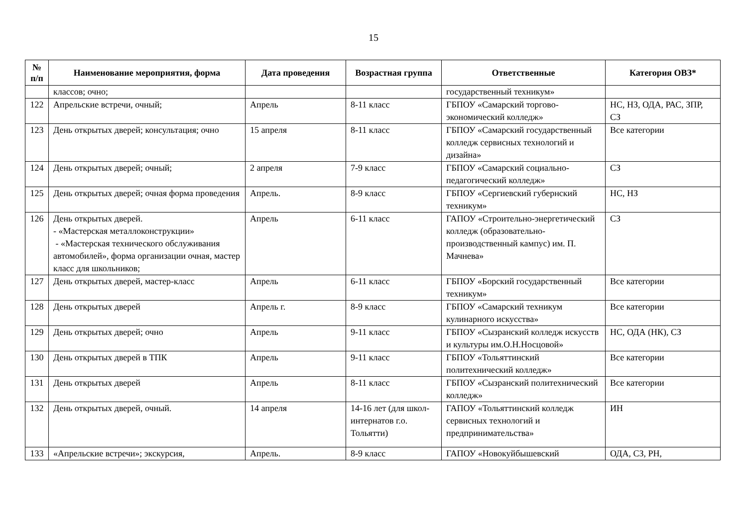15
| № п/п | Наименование мероприятия, форма | Дата проведения | Возрастная группа | Ответственные | Категория ОВЗ* |
| --- | --- | --- | --- | --- | --- |
| | классов; очно; | | | государственный техникум» | |
| 122 | Апрельские встречи, очный; | Апрель | 8-11 класс | ГБПОУ «Самарский торгово-экономический колледж» | НС, НЗ, ОДА, РАС, ЗПР, СЗ |
| 123 | День открытых дверей; консультация; очно | 15 апреля | 8-11 класс | ГБПОУ «Самарский государственный колледж сервисных технологий и дизайна» | Все категории |
| 124 | День открытых дверей; очный; | 2 апреля | 7-9 класс | ГБПОУ «Самарский социально-педагогический колледж» | СЗ |
| 125 | День открытых дверей; очная форма проведения | Апрель. | 8-9 класс | ГБПОУ «Сергиевский губернский техникум» | НС, НЗ |
| 126 | День открытых дверей. - «Мастерская металлоконструкции» - «Мастерская технического обслуживания автомобилей», форма организации очная, мастер класс для школьников; | Апрель | 6-11 класс | ГАПОУ «Строительно-энергетический колледж (образовательно-производственный кампус) им. П. Мачнева» | СЗ |
| 127 | День открытых дверей, мастер-класс | Апрель | 6-11 класс | ГБПОУ «Борский государственный техникум» | Все категории |
| 128 | День открытых дверей | Апрель г. | 8-9 класс | ГБПОУ «Самарский техникум кулинарного искусства» | Все категории |
| 129 | День открытых дверей; очно | Апрель | 9-11 класс | ГБПОУ «Сызранский колледж искусств и культуры им.О.Н.Носцовой» | НС, ОДА (НК), СЗ |
| 130 | День открытых дверей в ТПК | Апрель | 9-11 класс | ГБПОУ «Тольяттинский политехнический колледж» | Все категории |
| 131 | День открытых дверей | Апрель | 8-11 класс | ГБПОУ «Сызранский политехнический колледж» | Все категории |
| 132 | День открытых дверей, очный. | 14 апреля | 14-16 лет (для школ-интернатов г.о. Тольятти) | ГАПОУ «Тольяттинский колледж сервисных технологий и предпринимательства» | ИН |
| 133 | «Апрельские встречи»; экскурсия, | Апрель. | 8-9 класс | ГАПОУ «Новокуйбышевский | ОДА, СЗ, РН, |